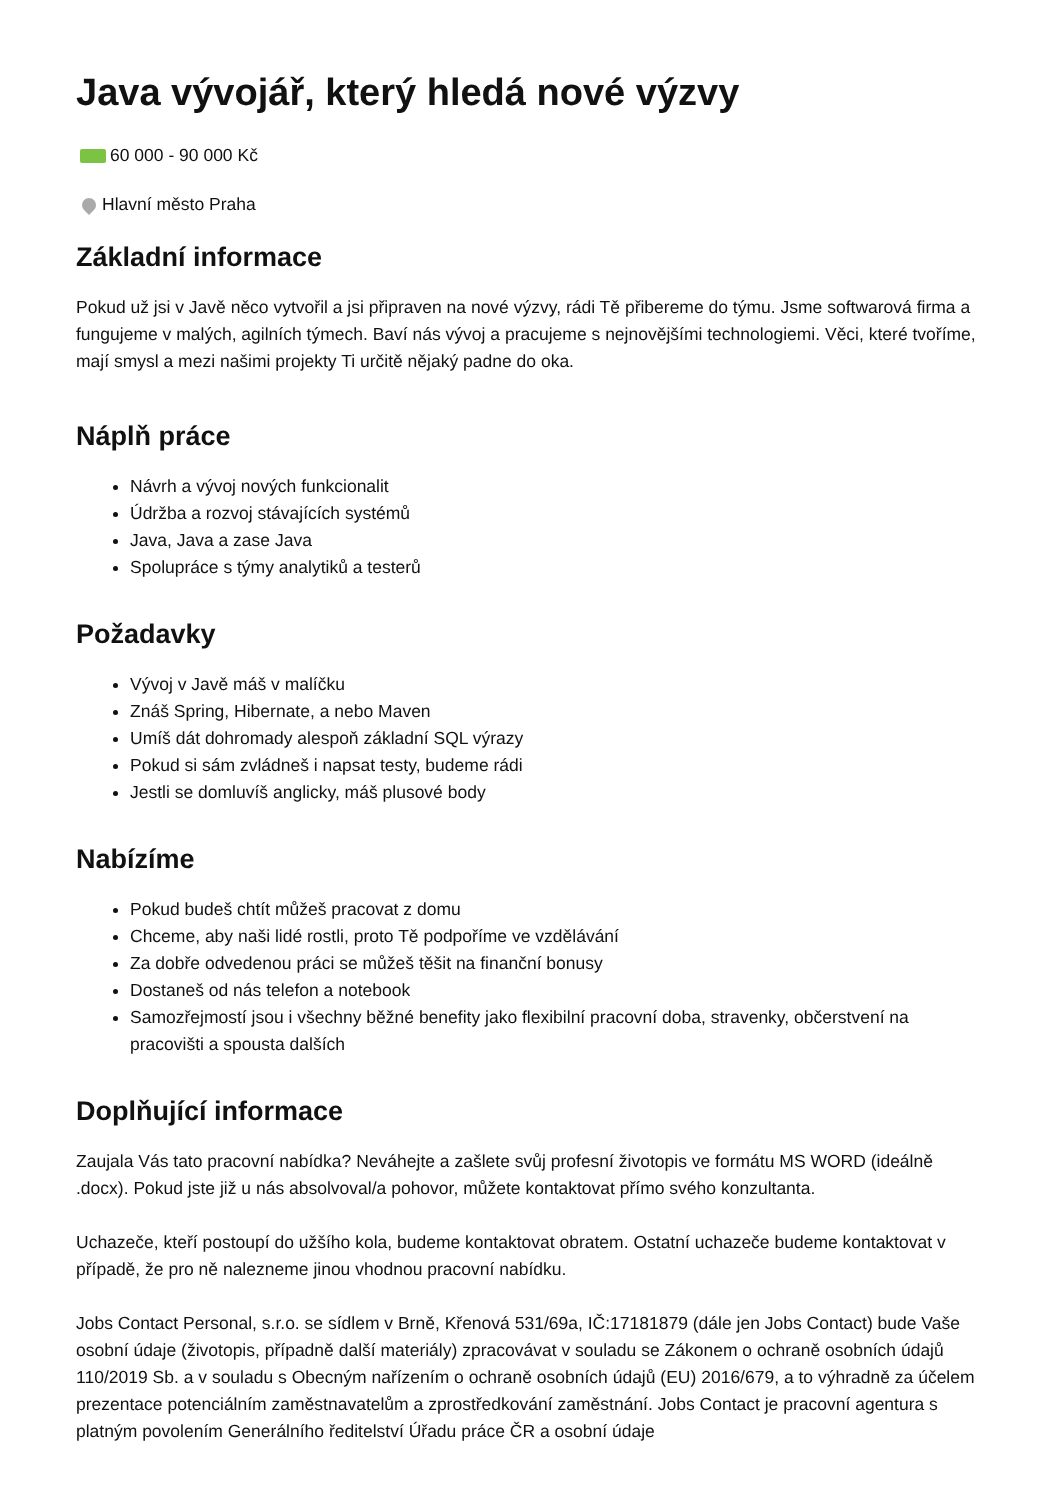Java vývojář, který hledá nové výzvy
60 000 - 90 000 Kč
Hlavní město Praha
Základní informace
Pokud už jsi v Javě něco vytvořil a jsi připraven na nové výzvy, rádi Tě přibereme do týmu. Jsme softwarová firma a fungujeme v malých, agilních týmech. Baví nás vývoj a pracujeme s nejnovějšími technologiemi. Věci, které tvoříme, mají smysl a mezi našimi projekty Ti určitě nějaký padne do oka.
Náplň práce
Návrh a vývoj nových funkcionalit
Údržba a rozvoj stávajících systémů
Java, Java a zase Java
Spolupráce s týmy analytiků a testerů
Požadavky
Vývoj v Javě máš v malíčku
Znáš Spring, Hibernate, a nebo Maven
Umíš dát dohromady alespoň základní SQL výrazy
Pokud si sám zvládneš i napsat testy, budeme rádi
Jestli se domluvíš anglicky, máš plusové body
Nabízíme
Pokud budeš chtít můžeš pracovat z domu
Chceme, aby naši lidé rostli, proto Tě podpoříme ve vzdělávání
Za dobře odvedenou práci se můžeš těšit na finanční bonusy
Dostaneš od nás telefon a notebook
Samozřejmostí jsou i všechny běžné benefity jako flexibilní pracovní doba, stravenky, občerstvení na pracovišti a spousta dalších
Doplňující informace
Zaujala Vás tato pracovní nabídka? Neváhejte a zašlete svůj profesní životopis ve formátu MS WORD (ideálně .docx). Pokud jste již u nás absolvoval/a pohovor, můžete kontaktovat přímo svého konzultanta.
Uchazeče, kteří postoupí do užšího kola, budeme kontaktovat obratem. Ostatní uchazeče budeme kontaktovat v případě, že pro ně nalezneme jinou vhodnou pracovní nabídku.
Jobs Contact Personal, s.r.o. se sídlem v Brně, Křenová 531/69a, IČ:17181879 (dále jen Jobs Contact) bude Vaše osobní údaje (životopis, případně další materiály) zpracovávat v souladu se Zákonem o ochraně osobních údajů 110/2019 Sb. a v souladu s Obecným nařízením o ochraně osobních údajů (EU) 2016/679, a to výhradně za účelem prezentace potenciálním zaměstnavatelům a zprostředkování zaměstnání. Jobs Contact je pracovní agentura s platným povolením Generálního ředitelství Úřadu práce ČR a osobní údaje